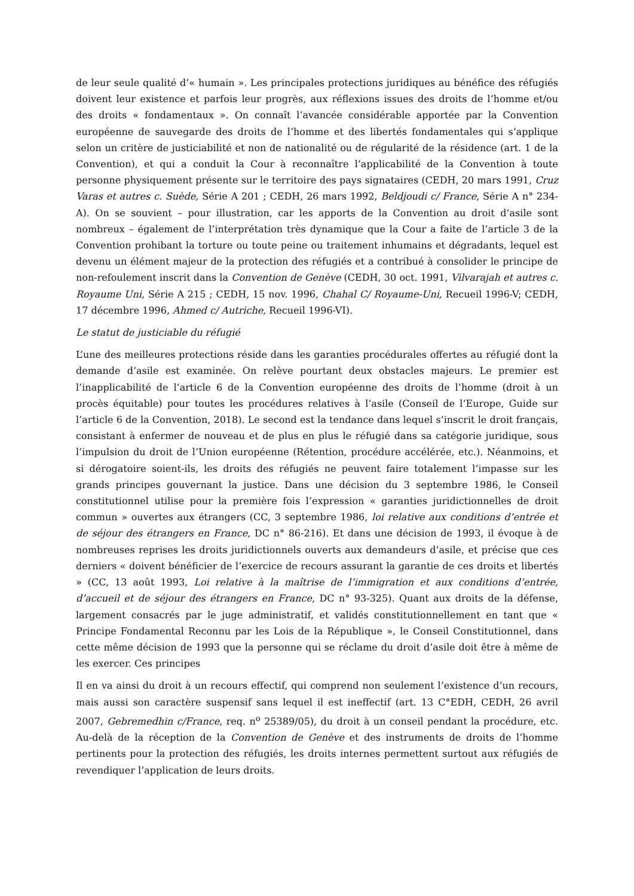de leur seule qualité d’« humain ». Les principales protections juridiques au bénéfice des réfugiés doivent leur existence et parfois leur progrès, aux réflexions issues des droits de l’homme et/ou des droits « fondamentaux ». On connaît l’avancée considérable apportée par la Convention européenne de sauvegarde des droits de l’homme et des libertés fondamentales qui s’applique selon un critère de justiciabilité et non de nationalité ou de régularité de la résidence (art. 1 de la Convention), et qui a conduit la Cour à reconnaître l’applicabilité de la Convention à toute personne physiquement présente sur le territoire des pays signataires (CEDH, 20 mars 1991, Cruz Varas et autres c. Suède, Série A 201 ; CEDH, 26 mars 1992, Beldjoudi c/ France, Série A n° 234-A). On se souvient – pour illustration, car les apports de la Convention au droit d’asile sont nombreux – également de l’interprétation très dynamique que la Cour a faite de l’article 3 de la Convention prohibant la torture ou toute peine ou traitement inhumains et dégradants, lequel est devenu un élément majeur de la protection des réfugiés et a contribué à consolider le principe de non-refoulement inscrit dans la Convention de Genève (CEDH, 30 oct. 1991, Vilvarajah et autres c. Royaume Uni, Série A 215 ; CEDH, 15 nov. 1996, Chahal C/ Royaume-Uni, Recueil 1996-V; CEDH, 17 décembre 1996, Ahmed c/ Autriche, Recueil 1996-VI).
Le statut de justiciable du réfugié
L’une des meilleures protections réside dans les garanties procédurales offertes au réfugié dont la demande d’asile est examinée. On relève pourtant deux obstacles majeurs. Le premier est l’inapplicabilité de l’article 6 de la Convention européenne des droits de l’homme (droit à un procès équitable) pour toutes les procédures relatives à l’asile (Conseil de l’Europe, Guide sur l’article 6 de la Convention, 2018). Le second est la tendance dans lequel s’inscrit le droit français, consistant à enfermer de nouveau et de plus en plus le réfugié dans sa catégorie juridique, sous l’impulsion du droit de l’Union européenne (Rétention, procédure accélérée, etc.). Néanmoins, et si dérogatoire soient-ils, les droits des réfugiés ne peuvent faire totalement l’impasse sur les grands principes gouvernant la justice. Dans une décision du 3 septembre 1986, le Conseil constitutionnel utilise pour la première fois l’expression « garanties juridictionnelles de droit commun » ouvertes aux étrangers (CC, 3 septembre 1986, loi relative aux conditions d’entrée et de séjour des étrangers en France, DC n° 86-216). Et dans une décision de 1993, il évoque à de nombreuses reprises les droits juridictionnels ouverts aux demandeurs d’asile, et précise que ces derniers « doivent bénéficier de l’exercice de recours assurant la garantie de ces droits et libertés » (CC, 13 août 1993, Loi relative à la maîtrise de l’immigration et aux conditions d’entrée, d’accueil et de séjour des étrangers en France, DC n° 93-325). Quant aux droits de la défense, largement consacrés par le juge administratif, et validés constitutionnellement en tant que « Principe Fondamental Reconnu par les Lois de la République », le Conseil Constitutionnel, dans cette même décision de 1993 que la personne qui se réclame du droit d’asile doit être à même de les exercer. Ces principes
Il en va ainsi du droit à un recours effectif, qui comprend non seulement l’existence d’un recours, mais aussi son caractère suspensif sans lequel il est ineffectif (art. 13 C°EDH, CEDH, 26 avril 2007, Gebremedhin c/France, req. n<sup>o</sup> 25389/05), du droit à un conseil pendant la procédure, etc. Au-delà de la réception de la Convention de Genève et des instruments de droits de l’homme pertinents pour la protection des réfugiés, les droits internes permettent surtout aux réfugiés de revendiquer l’application de leurs droits.